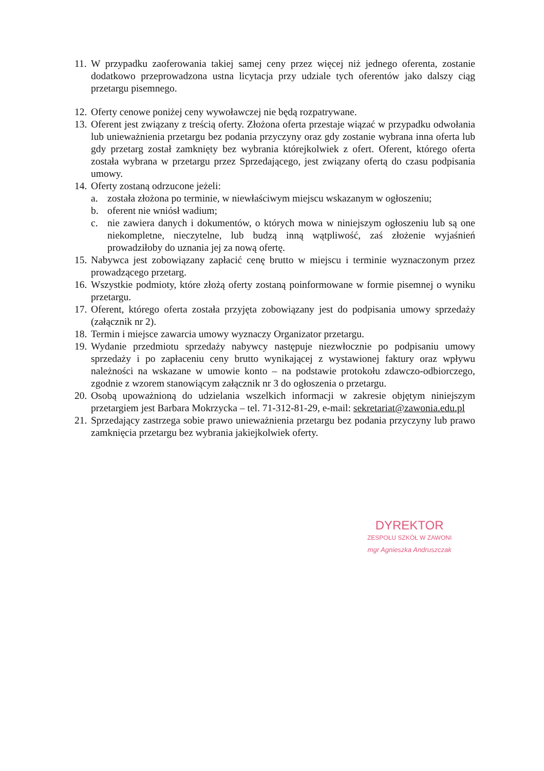11. W przypadku zaoferowania takiej samej ceny przez więcej niż jednego oferenta, zostanie dodatkowo przeprowadzona ustna licytacja przy udziale tych oferentów jako dalszy ciąg przetargu pisemnego.
12. Oferty cenowe poniżej ceny wywoławczej nie będą rozpatrywane.
13. Oferent jest związany z treścią oferty. Złożona oferta przestaje wiązać w przypadku odwołania lub unieważnienia przetargu bez podania przyczyny oraz gdy zostanie wybrana inna oferta lub gdy przetarg został zamknięty bez wybrania którejkolwiek z ofert. Oferent, którego oferta została wybrana w przetargu przez Sprzedającego, jest związany ofertą do czasu podpisania umowy.
14. Oferty zostaną odrzucone jeżeli:
a. została złożona po terminie, w niewłaściwym miejscu wskazanym w ogłoszeniu;
b. oferent nie wniósł wadium;
c. nie zawiera danych i dokumentów, o których mowa w niniejszym ogłoszeniu lub są one niekompletne, nieczytelne, lub budzą inną wątpliwość, zaś złożenie wyjaśnień prowadziłoby do uznania jej za nową ofertę.
15. Nabywca jest zobowiązany zapłacić cenę brutto w miejscu i terminie wyznaczonym przez prowadzącego przetarg.
16. Wszystkie podmioty, które złożą oferty zostaną poinformowane w formie pisemnej o wyniku przetargu.
17. Oferent, którego oferta została przyjęta zobowiązany jest do podpisania umowy sprzedaży (załącznik nr 2).
18. Termin i miejsce zawarcia umowy wyznaczy Organizator przetargu.
19. Wydanie przedmiotu sprzedaży nabywcy następuje niezwłocznie po podpisaniu umowy sprzedaży i po zapłaceniu ceny brutto wynikającej z wystawionej faktury oraz wpływu należności na wskazane w umowie konto – na podstawie protokołu zdawczo-odbiorczego, zgodnie z wzorem stanowiącym załącznik nr 3 do ogłoszenia o przetargu.
20. Osobą upoważnioną do udzielania wszelkich informacji w zakresie objętym niniejszym przetargiem jest Barbara Mokrzycka – tel. 71-312-81-29, e-mail: sekretariat@zawonia.edu.pl
21. Sprzedający zastrzega sobie prawo unieważnienia przetargu bez podania przyczyny lub prawo zamknięcia przetargu bez wybrania jakiejkolwiek oferty.
DYREKTOR
ZESPOŁU SZKÓŁ W ZAWONI
mgr Agnieszka Andruszczak